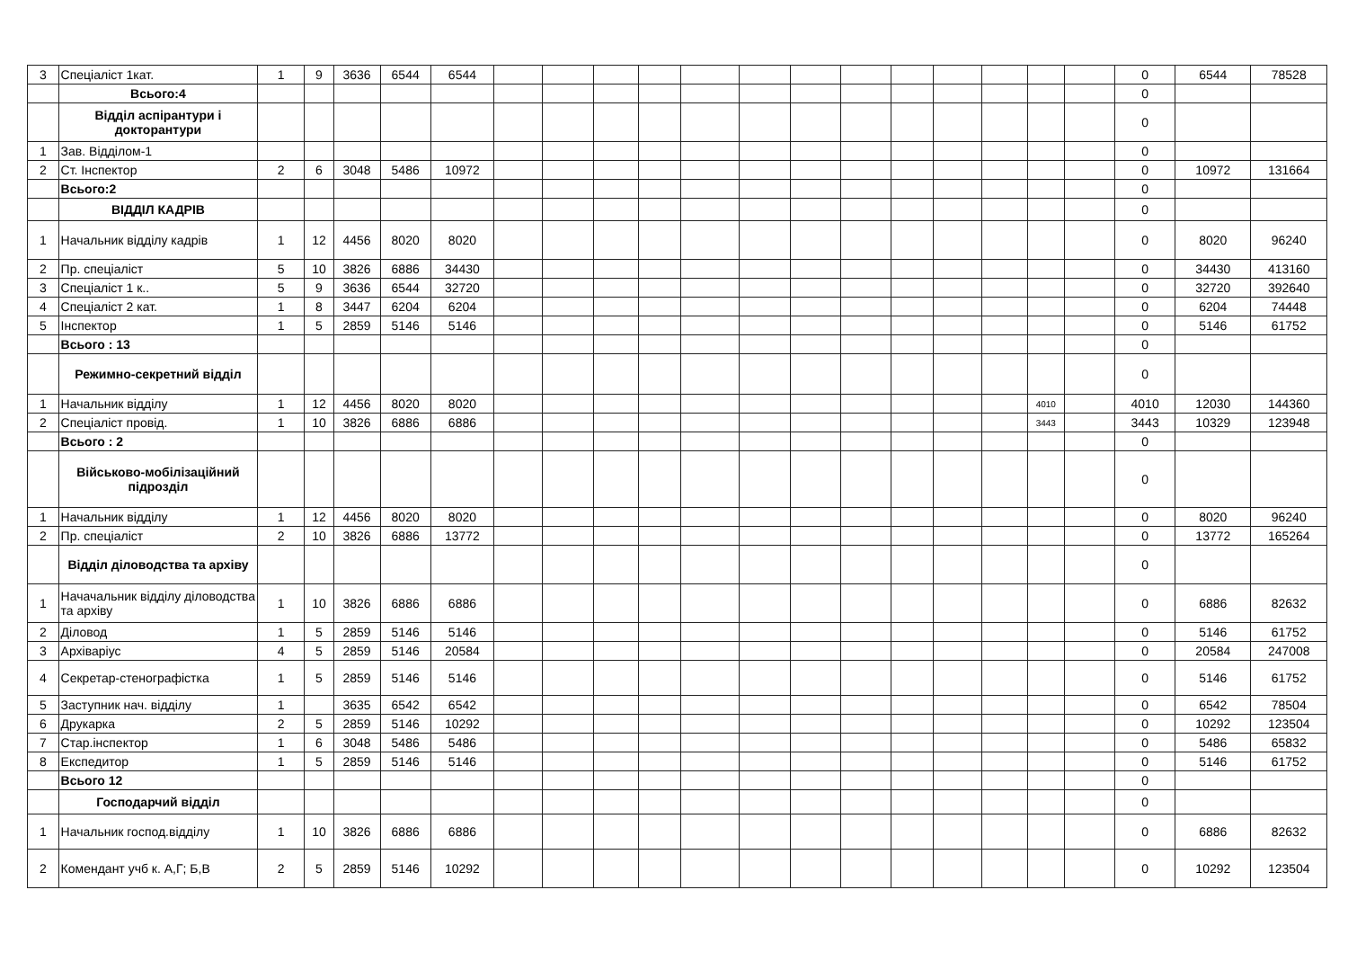| 3 | Спеціаліст 1кат. | 1 | 9 | 3636 | 6544 | 6544 | | | | | | | | | | | | | | 0 | 6544 | 78528 |
| | Всього:4 | | | | | | | | | | | | | | | | | | | 0 | | |
| | Відділ аспірантури і докторантури | | | | | | | | | | | | | | | | | | | 0 | | |
| 1 | Зав. Відділом-1 | | | | | | | | | | | | | | | | | | | 0 | | |
| 2 | Ст. Інспектор | 2 | 6 | 3048 | 5486 | 10972 | | | | | | | | | | | | | | 0 | 10972 | 131664 |
| | Всього:2 | | | | | | | | | | | | | | | | | | | 0 | | |
| | ВІДДІЛ КАДРІВ | | | | | | | | | | | | | | | | | | | 0 | | |
| 1 | Начальник відділу кадрів | 1 | 12 | 4456 | 8020 | 8020 | | | | | | | | | | | | | | 0 | 8020 | 96240 |
| 2 | Пр. спеціаліст | 5 | 10 | 3826 | 6886 | 34430 | | | | | | | | | | | | | | 0 | 34430 | 413160 |
| 3 | Спеціаліст 1 к.. | 5 | 9 | 3636 | 6544 | 32720 | | | | | | | | | | | | | | 0 | 32720 | 392640 |
| 4 | Спеціаліст 2 кат. | 1 | 8 | 3447 | 6204 | 6204 | | | | | | | | | | | | | | 0 | 6204 | 74448 |
| 5 | Інспектор | 1 | 5 | 2859 | 5146 | 5146 | | | | | | | | | | | | | | 0 | 5146 | 61752 |
| | Всього : 13 | | | | | | | | | | | | | | | | | | | 0 | | |
| | Режимно-секретний відділ | | | | | | | | | | | | | | | | | | | 0 | | |
| 1 | Начальник відділу | 1 | 12 | 4456 | 8020 | 8020 | | | | | | | | | | | | 4010 | | 4010 | 12030 | 144360 |
| 2 | Спеціаліст провід. | 1 | 10 | 3826 | 6886 | 6886 | | | | | | | | | | | | 3443 | | 3443 | 10329 | 123948 |
| | Всього : 2 | | | | | | | | | | | | | | | | | | | 0 | | |
| | Військово-мобілізаційний підрозділ | | | | | | | | | | | | | | | | | | | 0 | | |
| 1 | Начальник відділу | 1 | 12 | 4456 | 8020 | 8020 | | | | | | | | | | | | | | 0 | 8020 | 96240 |
| 2 | Пр. спеціаліст | 2 | 10 | 3826 | 6886 | 13772 | | | | | | | | | | | | | | 0 | 13772 | 165264 |
| | Відділ діловодства та архіву | | | | | | | | | | | | | | | | | | | 0 | | |
| 1 | Начачальник відділу діловодства та архіву | 1 | 10 | 3826 | 6886 | 6886 | | | | | | | | | | | | | | 0 | 6886 | 82632 |
| 2 | Діловод | 1 | 5 | 2859 | 5146 | 5146 | | | | | | | | | | | | | | 0 | 5146 | 61752 |
| 3 | Архіваріус | 4 | 5 | 2859 | 5146 | 20584 | | | | | | | | | | | | | | 0 | 20584 | 247008 |
| 4 | Секретар-стенографістка | 1 | 5 | 2859 | 5146 | 5146 | | | | | | | | | | | | | | 0 | 5146 | 61752 |
| 5 | Заступник нач. відділу | 1 | | 3635 | 6542 | 6542 | | | | | | | | | | | | | | 0 | 6542 | 78504 |
| 6 | Друкарка | 2 | 5 | 2859 | 5146 | 10292 | | | | | | | | | | | | | | 0 | 10292 | 123504 |
| 7 | Стар.інспектор | 1 | 6 | 3048 | 5486 | 5486 | | | | | | | | | | | | | | 0 | 5486 | 65832 |
| 8 | Експедитор | 1 | 5 | 2859 | 5146 | 5146 | | | | | | | | | | | | | | 0 | 5146 | 61752 |
| | Всього 12 | | | | | | | | | | | | | | | | | | | 0 | | |
| | Господарчий відділ | | | | | | | | | | | | | | | | | | | 0 | | |
| 1 | Начальник господ.відділу | 1 | 10 | 3826 | 6886 | 6886 | | | | | | | | | | | | | | 0 | 6886 | 82632 |
| 2 | Комендант учб к. А,Г; Б,В | 2 | 5 | 2859 | 5146 | 10292 | | | | | | | | | | | | | | 0 | 10292 | 123504 |